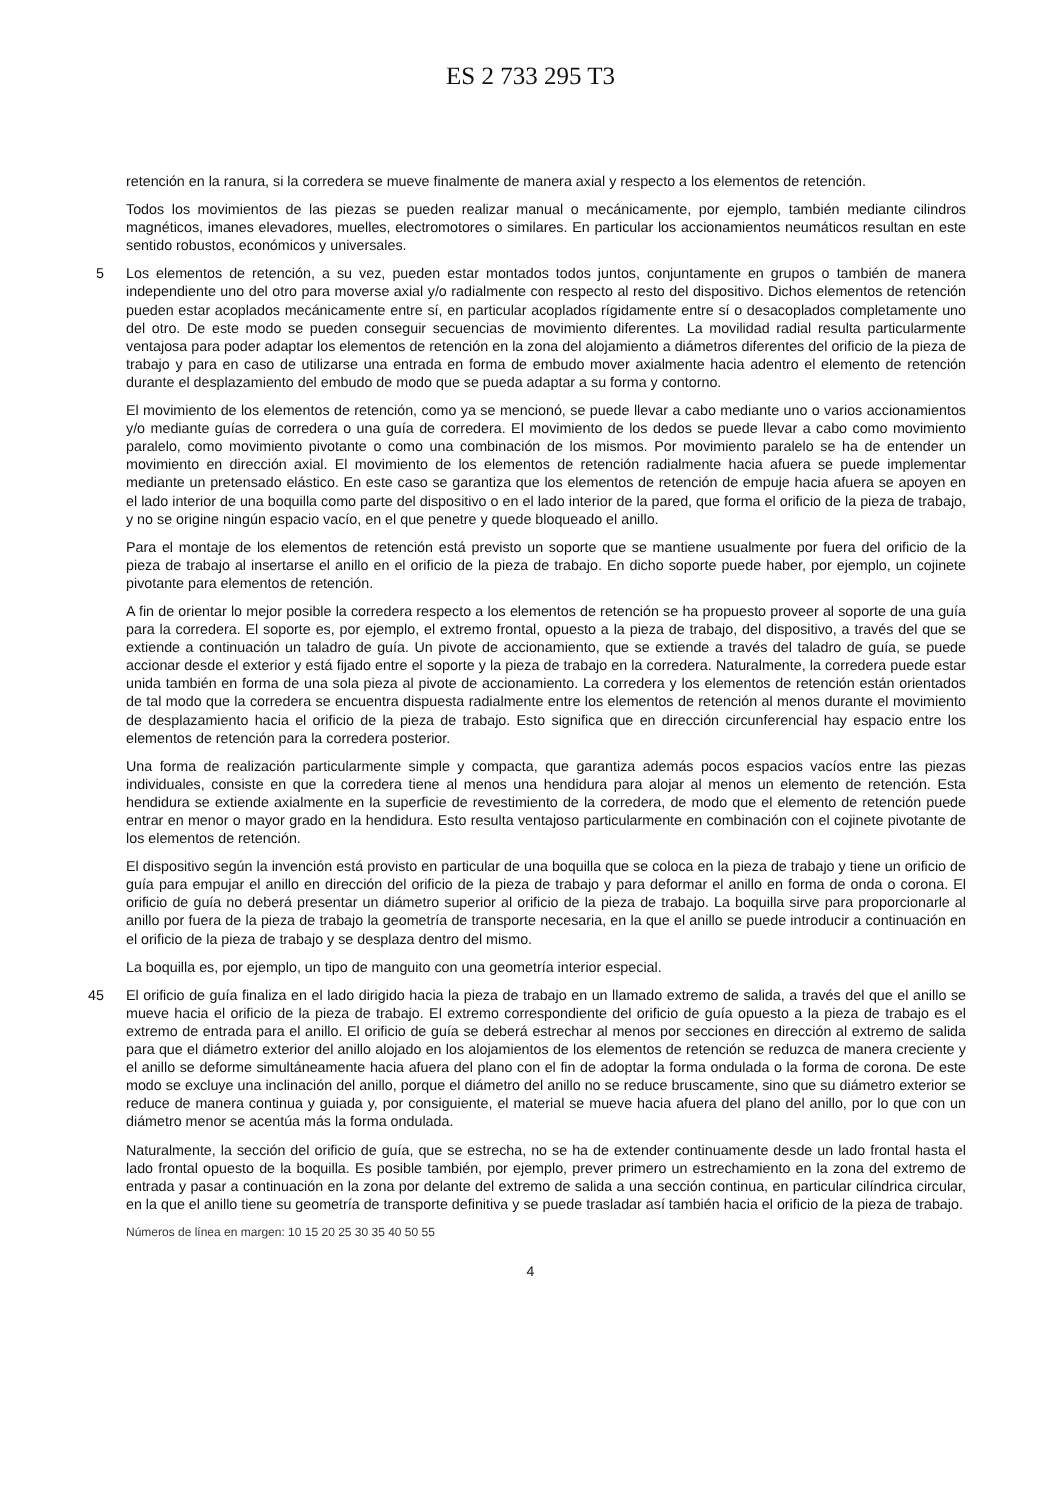ES 2 733 295 T3
retención en la ranura, si la corredera se mueve finalmente de manera axial y respecto a los elementos de retención.
Todos los movimientos de las piezas se pueden realizar manual o mecánicamente, por ejemplo, también mediante cilindros magnéticos, imanes elevadores, muelles, electromotores o similares. En particular los accionamientos neumáticos resultan en este sentido robustos, económicos y universales.
5 Los elementos de retención, a su vez, pueden estar montados todos juntos, conjuntamente en grupos o también de manera independiente uno del otro para moverse axial y/o radialmente con respecto al resto del dispositivo. Dichos elementos de retención pueden estar acoplados mecánicamente entre sí, en particular acoplados rígidamente entre sí o desacoplados completamente uno del otro. De este modo se pueden conseguir secuencias de movimiento diferentes. La movilidad radial resulta particularmente ventajosa para poder adaptar los elementos de retención en la zona del alojamiento a diámetros diferentes del orificio de la pieza de trabajo y para en caso de utilizarse una entrada en forma de embudo mover axialmente hacia adentro el elemento de retención durante el desplazamiento del embudo de modo que se pueda adaptar a su forma y contorno.
El movimiento de los elementos de retención, como ya se mencionó, se puede llevar a cabo mediante uno o varios accionamientos y/o mediante guías de corredera o una guía de corredera. El movimiento de los dedos se puede llevar a cabo como movimiento paralelo, como movimiento pivotante o como una combinación de los mismos. Por movimiento paralelo se ha de entender un movimiento en dirección axial. El movimiento de los elementos de retención radialmente hacia afuera se puede implementar mediante un pretensado elástico. En este caso se garantiza que los elementos de retención de empuje hacia afuera se apoyen en el lado interior de una boquilla como parte del dispositivo o en el lado interior de la pared, que forma el orificio de la pieza de trabajo, y no se origine ningún espacio vacío, en el que penetre y quede bloqueado el anillo.
Para el montaje de los elementos de retención está previsto un soporte que se mantiene usualmente por fuera del orificio de la pieza de trabajo al insertarse el anillo en el orificio de la pieza de trabajo. En dicho soporte puede haber, por ejemplo, un cojinete pivotante para elementos de retención.
A fin de orientar lo mejor posible la corredera respecto a los elementos de retención se ha propuesto proveer al soporte de una guía para la corredera. El soporte es, por ejemplo, el extremo frontal, opuesto a la pieza de trabajo, del dispositivo, a través del que se extiende a continuación un taladro de guía. Un pivote de accionamiento, que se extiende a través del taladro de guía, se puede accionar desde el exterior y está fijado entre el soporte y la pieza de trabajo en la corredera. Naturalmente, la corredera puede estar unida también en forma de una sola pieza al pivote de accionamiento. La corredera y los elementos de retención están orientados de tal modo que la corredera se encuentra dispuesta radialmente entre los elementos de retención al menos durante el movimiento de desplazamiento hacia el orificio de la pieza de trabajo. Esto significa que en dirección circunferencial hay espacio entre los elementos de retención para la corredera posterior.
Una forma de realización particularmente simple y compacta, que garantiza además pocos espacios vacíos entre las piezas individuales, consiste en que la corredera tiene al menos una hendidura para alojar al menos un elemento de retención. Esta hendidura se extiende axialmente en la superficie de revestimiento de la corredera, de modo que el elemento de retención puede entrar en menor o mayor grado en la hendidura. Esto resulta ventajoso particularmente en combinación con el cojinete pivotante de los elementos de retención.
El dispositivo según la invención está provisto en particular de una boquilla que se coloca en la pieza de trabajo y tiene un orificio de guía para empujar el anillo en dirección del orificio de la pieza de trabajo y para deformar el anillo en forma de onda o corona. El orificio de guía no deberá presentar un diámetro superior al orificio de la pieza de trabajo. La boquilla sirve para proporcionarle al anillo por fuera de la pieza de trabajo la geometría de transporte necesaria, en la que el anillo se puede introducir a continuación en el orificio de la pieza de trabajo y se desplaza dentro del mismo.
La boquilla es, por ejemplo, un tipo de manguito con una geometría interior especial.
45 El orificio de guía finaliza en el lado dirigido hacia la pieza de trabajo en un llamado extremo de salida, a través del que el anillo se mueve hacia el orificio de la pieza de trabajo. El extremo correspondiente del orificio de guía opuesto a la pieza de trabajo es el extremo de entrada para el anillo. El orificio de guía se deberá estrechar al menos por secciones en dirección al extremo de salida para que el diámetro exterior del anillo alojado en los alojamientos de los elementos de retención se reduzca de manera creciente y el anillo se deforme simultáneamente hacia afuera del plano con el fin de adoptar la forma ondulada o la forma de corona. De este modo se excluye una inclinación del anillo, porque el diámetro del anillo no se reduce bruscamente, sino que su diámetro exterior se reduce de manera continua y guiada y, por consiguiente, el material se mueve hacia afuera del plano del anillo, por lo que con un diámetro menor se acentúa más la forma ondulada.
Naturalmente, la sección del orificio de guía, que se estrecha, no se ha de extender continuamente desde un lado frontal hasta el lado frontal opuesto de la boquilla. Es posible también, por ejemplo, prever primero un estrechamiento en la zona del extremo de entrada y pasar a continuación en la zona por delante del extremo de salida a una sección continua, en particular cilíndrica circular, en la que el anillo tiene su geometría de transporte definitiva y se puede trasladar así también hacia el orificio de la pieza de trabajo.
Números de línea en margen: 10 15 20 25 30 35 40 50 55
4